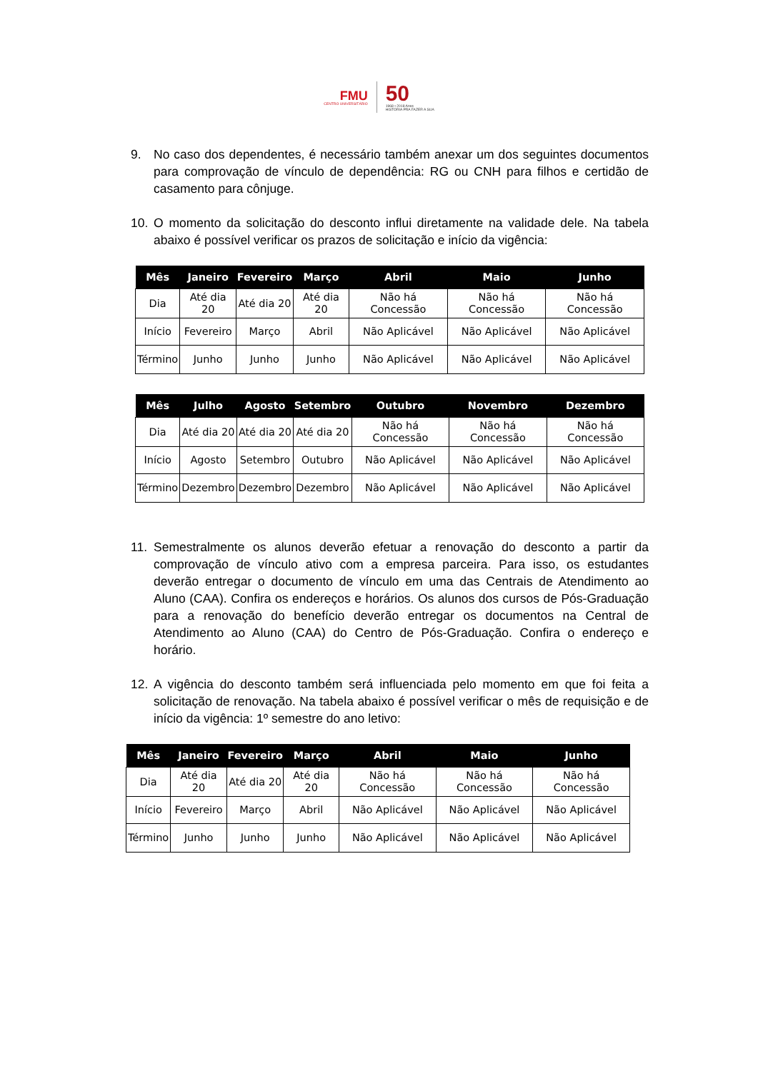FMU
CENTRO UNIVERSITÁRIO
50
1968 • 2018 Anos
HISTÓRIA PRA FAZER A SUA
9. No caso dos dependentes, é necessário também anexar um dos seguintes documentos para comprovação de vínculo de dependência: RG ou CNH para filhos e certidão de casamento para cônjuge.
10. O momento da solicitação do desconto influi diretamente na validade dele. Na tabela abaixo é possível verificar os prazos de solicitação e início da vigência:
| Mês | Janeiro | Fevereiro | Março | Abril | Maio | Junho |
| --- | --- | --- | --- | --- | --- | --- |
| Dia | Até dia 20 | Até dia 20 | Até dia 20 | Não há Concessão | Não há Concessão | Não há Concessão |
| Início | Fevereiro | Março | Abril | Não Aplicável | Não Aplicável | Não Aplicável |
| Término | Junho | Junho | Junho | Não Aplicável | Não Aplicável | Não Aplicável |
| Mês | Julho | Agosto | Setembro | Outubro | Novembro | Dezembro |
| --- | --- | --- | --- | --- | --- | --- |
| Dia | Até dia 20 | Até dia 20 | Até dia 20 | Não há Concessão | Não há Concessão | Não há Concessão |
| Início | Agosto | Setembro | Outubro | Não Aplicável | Não Aplicável | Não Aplicável |
| Término | Dezembro | Dezembro | Dezembro | Não Aplicável | Não Aplicável | Não Aplicável |
11. Semestralmente os alunos deverão efetuar a renovação do desconto a partir da comprovação de vínculo ativo com a empresa parceira. Para isso, os estudantes deverão entregar o documento de vínculo em uma das Centrais de Atendimento ao Aluno (CAA). Confira os endereços e horários. Os alunos dos cursos de Pós-Graduação para a renovação do benefício deverão entregar os documentos na Central de Atendimento ao Aluno (CAA) do Centro de Pós-Graduação. Confira o endereço e horário.
12. A vigência do desconto também será influenciada pelo momento em que foi feita a solicitação de renovação. Na tabela abaixo é possível verificar o mês de requisição e de início da vigência: 1º semestre do ano letivo:
| Mês | Janeiro | Fevereiro | Março | Abril | Maio | Junho |
| --- | --- | --- | --- | --- | --- | --- |
| Dia | Até dia 20 | Até dia 20 | Até dia 20 | Não há Concessão | Não há Concessão | Não há Concessão |
| Início | Fevereiro | Março | Abril | Não Aplicável | Não Aplicável | Não Aplicável |
| Término | Junho | Junho | Junho | Não Aplicável | Não Aplicável | Não Aplicável |